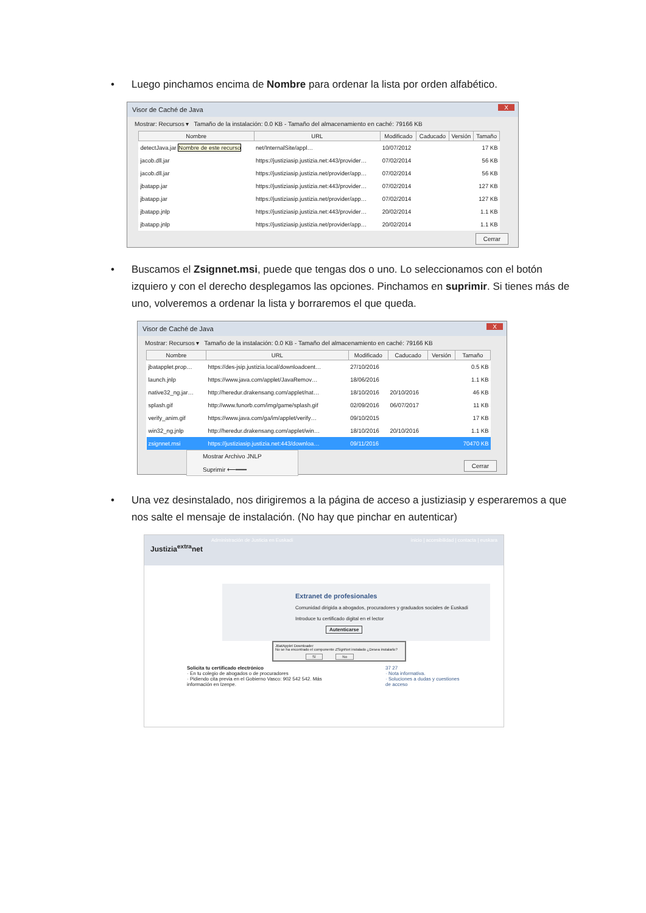• Luego pinchamos encima de Nombre para ordenar la lista por orden alfabético.
Visor de Caché de Java X
Mostrar: Recursos ▾ Tamaño de la instalación: 0.0 KB - Tamaño del almacenamiento en caché: 79166 KB
| Nombre | URL | Modificado | Caducado | Versión | Tamaño |
| --- | --- | --- | --- | --- | --- |
| detectJava.jar Nombre de este recurso | net/InternalSite/appl… | 10/07/2012 | | | 17 KB |
| jacob.dll.jar | https://justiziasip.justizia.net:443/provider… | 07/02/2014 | | | 56 KB |
| jacob.dll.jar | https://justiziasip.justizia.net/provider/app… | 07/02/2014 | | | 56 KB |
| jbatapp.jar | https://justiziasip.justizia.net:443/provider… | 07/02/2014 | | | 127 KB |
| jbatapp.jar | https://justiziasip.justizia.net/provider/app… | 07/02/2014 | | | 127 KB |
| jbatapp.jnlp | https://justiziasip.justizia.net:443/provider… | 20/02/2014 | | | 1.1 KB |
| jbatapp.jnlp | https://justiziasip.justizia.net/provider/app… | 20/02/2014 | | | 1.1 KB |
Cerrar
• Buscamos el Zsignnet.msi, puede que tengas dos o uno. Lo seleccionamos con el botón izquiero y con el derecho desplegamos las opciones. Pinchamos en suprimir. Si tienes más de uno, volveremos a ordenar la lista y borraremos el que queda.
Visor de Caché de Java X
Mostrar: Recursos ▾ Tamaño de la instalación: 0.0 KB - Tamaño del almacenamiento en caché: 79166 KB
| Nombre | URL | Modificado | Caducado | Versión | Tamaño |
| --- | --- | --- | --- | --- | --- |
| jbatapplet.prop… | https://des-jsip.justizia.local/downloadcent… | 27/10/2016 | | | 0.5 KB |
| launch.jnlp | https://www.java.com/applet/JavaRemov… | 18/06/2016 | | | 1.1 KB |
| native32_ng.jar… | http://heredur.drakensang.com/applet/nat… | 18/10/2016 | 20/10/2016 | | 46 KB |
| splash.gif | http://www.funorb.com/img/game/splash.gif | 02/09/2016 | 06/07/2017 | | 11 KB |
| verify_anim.gif | https://www.java.com/ga/im/applet/verify… | 09/10/2015 | | | 17 KB |
| win32_ng.jnlp | http://heredur.drakensang.com/applet/win… | 18/10/2016 | 20/10/2016 | | 1.1 KB |
| zsignnet.msi | https://justiziasip.justizia.net:443/downloa… | 09/11/2016 | | | 70470 KB |
Mostrar Archivo JNLP
Suprimir ⟵━━━
Cerrar
• Una vez desinstalado, nos dirigiremos a la página de acceso a justiziasip y esperaremos a que nos salte el mensaje de instalación. (No hay que pinchar en autenticar)
Administración de Justicia en Euskadi inicio | accesibilidad | contacta | euskara
Justizia<sup>extra</sup>net
Extranet de profesionales
Comunidad dirigida a abogados, procuradores y graduados sociales de Euskadi
Introduce tu certificado digital en el lector
Autenticarse
JBatApplet Downloader
No se ha encontrado el componente ZSignNet instalado ¿Desea instalarlo?
Sí No
Solicita tu certificado electrónico
· En tu colegio de abogados o de procuradores
· Pidiendo cita previa en el Gobierno Vasco: 902 542 542. Más información en Izenpe.
37 27
· Nota informativa.
· Soluciones a dudas y cuestiones de acceso